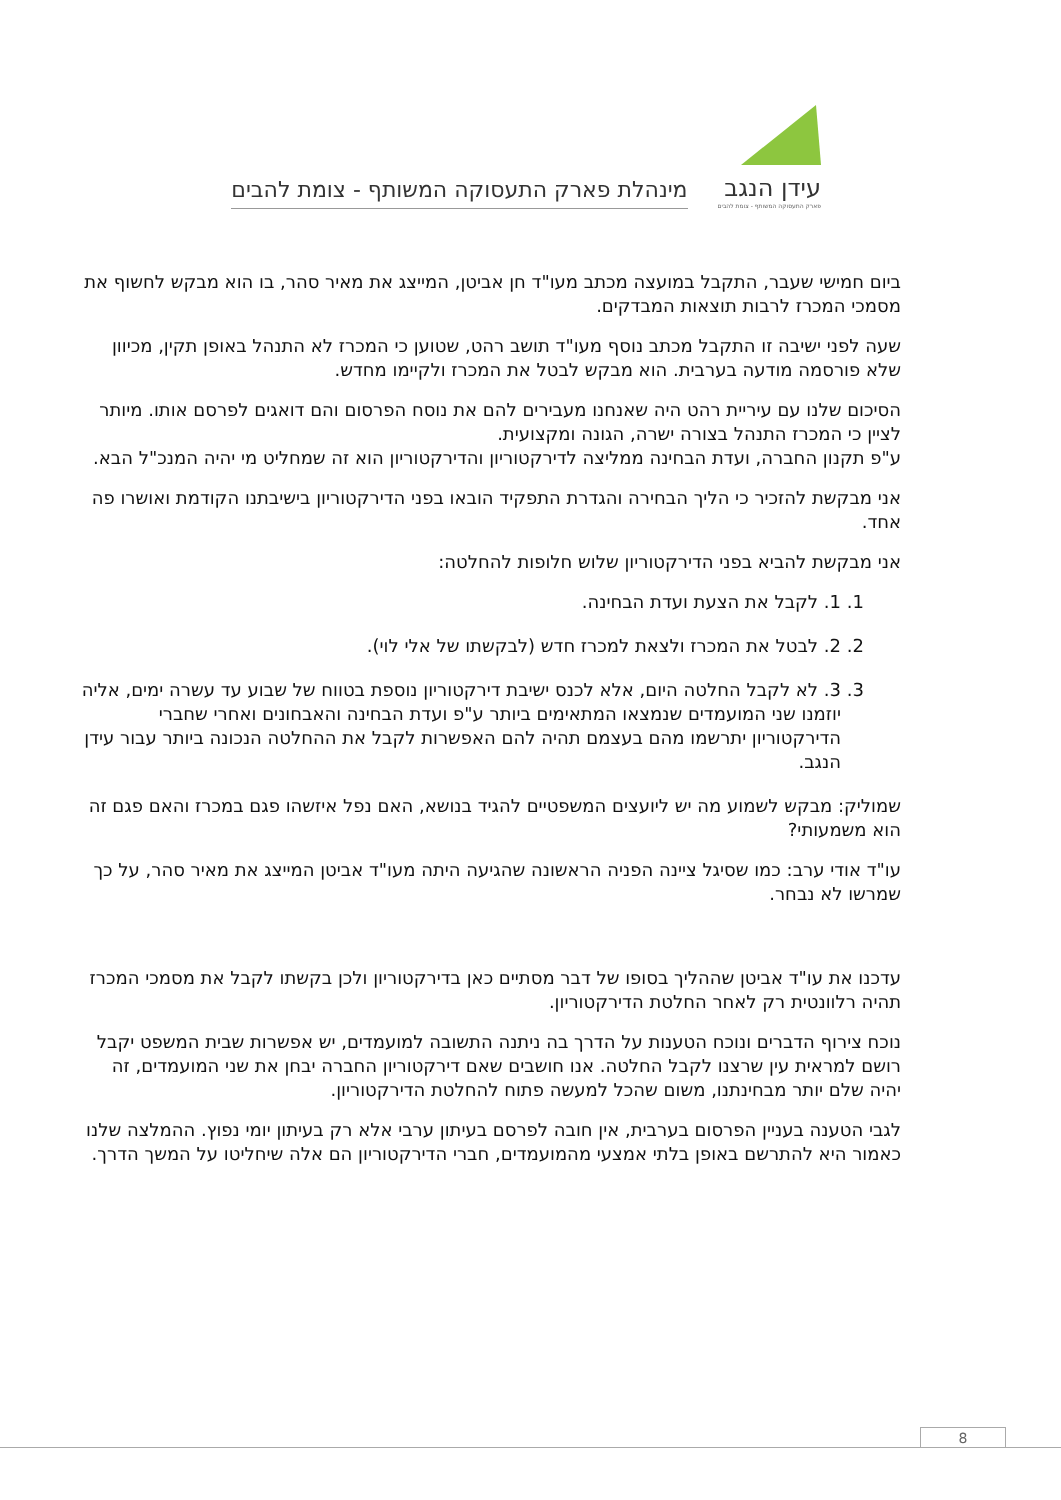עידן הנגב
פארק התעסוקה המשותף - צומת להבים
מינהלת פארק התעסוקה המשותף - צומת להבים
ביום חמישי שעבר, התקבל במועצה מכתב מעו"ד חן אביטן, המייצג את מאיר סהר, בו הוא מבקש לחשוף את מסמכי המכרז לרבות תוצאות המבדקים.
שעה לפני ישיבה זו התקבל מכתב נוסף מעו"ד תושב רהט, שטוען כי המכרז לא התנהל באופן תקין, מכיוון שלא פורסמה מודעה בערבית. הוא מבקש לבטל את המכרז ולקיימו מחדש.
הסיכום שלנו עם עיריית רהט היה שאנחנו מעבירים להם את נוסח הפרסום והם דואגים לפרסם אותו. מיותר לציין כי המכרז התנהל בצורה ישרה, הגונה ומקצועית.
ע"פ תקנון החברה, ועדת הבחינה ממליצה לדירקטוריון והדירקטוריון הוא זה שמחליט מי יהיה המנכ"ל הבא.
אני מבקשת להזכיר כי הליך הבחירה והגדרת התפקיד הובאו בפני הדירקטוריון בישיבתנו הקודמת ואושרו פה אחד.
אני מבקשת להביא בפני הדירקטוריון שלוש חלופות להחלטה:
1. 1. לקבל את הצעת ועדת הבחינה.
2. 2. לבטל את המכרז ולצאת למכרז חדש (לבקשתו של אלי לוי).
3. 3. לא לקבל החלטה היום, אלא לכנס ישיבת דירקטוריון נוספת בטווח של שבוע עד עשרה ימים, אליה יוזמנו שני המועמדים שנמצאו המתאימים ביותר ע"פ ועדת הבחינה והאבחונים ואחרי שחברי הדירקטוריון יתרשמו מהם בעצמם תהיה להם האפשרות לקבל את ההחלטה הנכונה ביותר עבור עידן הנגב.
שמוליק: מבקש לשמוע מה יש ליועצים המשפטיים להגיד בנושא, האם נפל איזשהו פגם במכרז והאם פגם זה הוא משמעותי?
עו"ד אודי ערב: כמו שסיגל ציינה הפניה הראשונה שהגיעה היתה מעו"ד אביטן המייצג את מאיר סהר, על כך שמרשו לא נבחר.
עדכנו את עו"ד אביטן שההליך בסופו של דבר מסתיים כאן בדירקטוריון ולכן בקשתו לקבל את מסמכי המכרז תהיה רלוונטית רק לאחר החלטת הדירקטוריון.
נוכח צירוף הדברים ונוכח הטענות על הדרך בה ניתנה התשובה למועמדים, יש אפשרות שבית המשפט יקבל רושם למראית עין שרצנו לקבל החלטה. אנו חושבים שאם דירקטוריון החברה יבחן את שני המועמדים, זה יהיה שלם יותר מבחינתנו, משום שהכל למעשה פתוח להחלטת הדירקטוריון.
לגבי הטענה בעניין הפרסום בערבית, אין חובה לפרסם בעיתון ערבי אלא רק בעיתון יומי נפוץ. ההמלצה שלנו כאמור היא להתרשם באופן בלתי אמצעי מהמועמדים, חברי הדירקטוריון הם אלה שיחליטו על המשך הדרך.
8